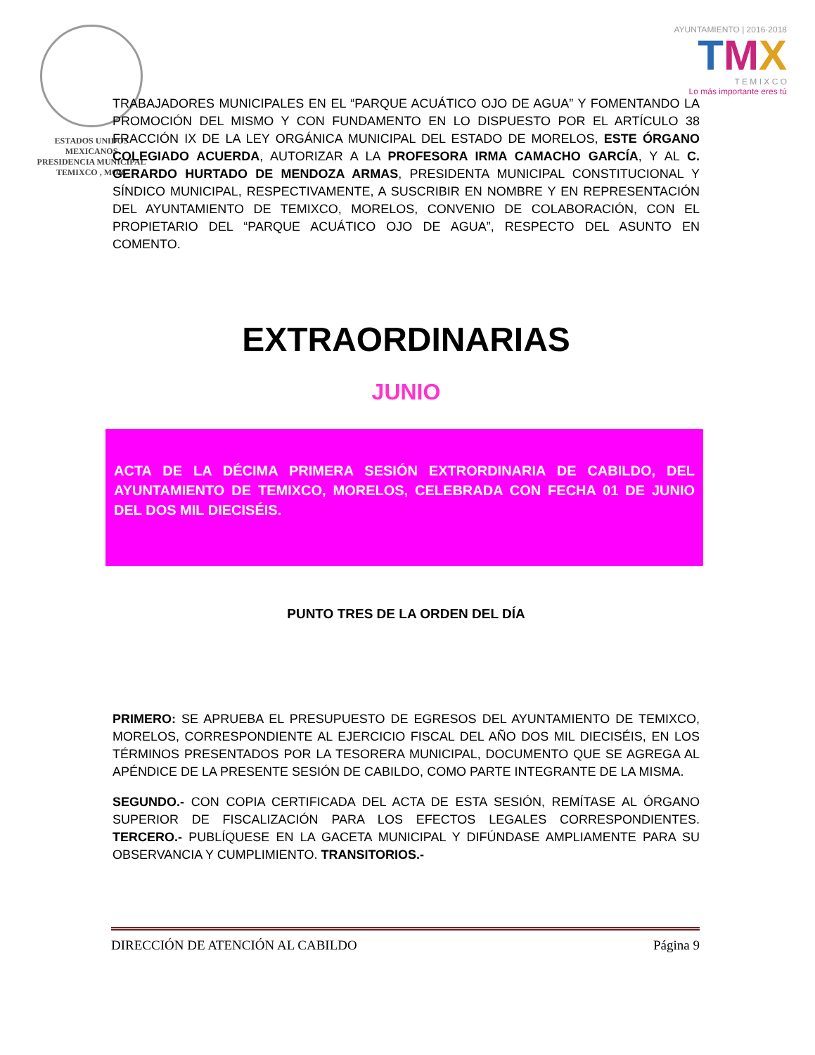ESTADOS UNIDOS MEXICANOS
PRESIDENCIA MUNICIPAL
TEMIXCO , MOR.
AYUNTAMIENTO | 2016·2018
TMX
T E M I X C O
Lo más importante eres tú
TRABAJADORES MUNICIPALES EN EL “PARQUE ACUÁTICO OJO DE AGUA” Y FOMENTANDO LA PROMOCIÓN DEL MISMO Y CON FUNDAMENTO EN LO DISPUESTO POR EL ARTÍCULO 38 FRACCIÓN IX DE LA LEY ORGÁNICA MUNICIPAL DEL ESTADO DE MORELOS, ESTE ÓRGANO COLEGIADO ACUERDA, AUTORIZAR A LA PROFESORA IRMA CAMACHO GARCÍA, Y AL C. GERARDO HURTADO DE MENDOZA ARMAS, PRESIDENTA MUNICIPAL CONSTITUCIONAL Y SÍNDICO MUNICIPAL, RESPECTIVAMENTE, A SUSCRIBIR EN NOMBRE Y EN REPRESENTACIÓN DEL AYUNTAMIENTO DE TEMIXCO, MORELOS, CONVENIO DE COLABORACIÓN, CON EL PROPIETARIO DEL “PARQUE ACUÁTICO OJO DE AGUA”, RESPECTO DEL ASUNTO EN COMENTO.
EXTRAORDINARIAS
JUNIO
ACTA DE LA DÉCIMA PRIMERA SESIÓN EXTRORDINARIA DE CABILDO, DEL AYUNTAMIENTO DE TEMIXCO, MORELOS, CELEBRADA CON FECHA 01 DE JUNIO DEL DOS MIL DIECISÉIS.
PUNTO TRES DE LA ORDEN DEL DÍA
PRIMERO: SE APRUEBA EL PRESUPUESTO DE EGRESOS DEL AYUNTAMIENTO DE TEMIXCO, MORELOS, CORRESPONDIENTE AL EJERCICIO FISCAL DEL AÑO DOS MIL DIECISÉIS, EN LOS TÉRMINOS PRESENTADOS POR LA TESORERA MUNICIPAL, DOCUMENTO QUE SE AGREGA AL APÉNDICE DE LA PRESENTE SESIÓN DE CABILDO, COMO PARTE INTEGRANTE DE LA MISMA.
SEGUNDO.- CON COPIA CERTIFICADA DEL ACTA DE ESTA SESIÓN, REMÍTASE AL ÓRGANO SUPERIOR DE FISCALIZACIÓN PARA LOS EFECTOS LEGALES CORRESPONDIENTES. TERCERO.- PUBLÍQUESE EN LA GACETA MUNICIPAL Y DIFÚNDASE AMPLIAMENTE PARA SU OBSERVANCIA Y CUMPLIMIENTO. TRANSITORIOS.-
DIRECCIÓN DE ATENCIÓN AL CABILDO Página 9